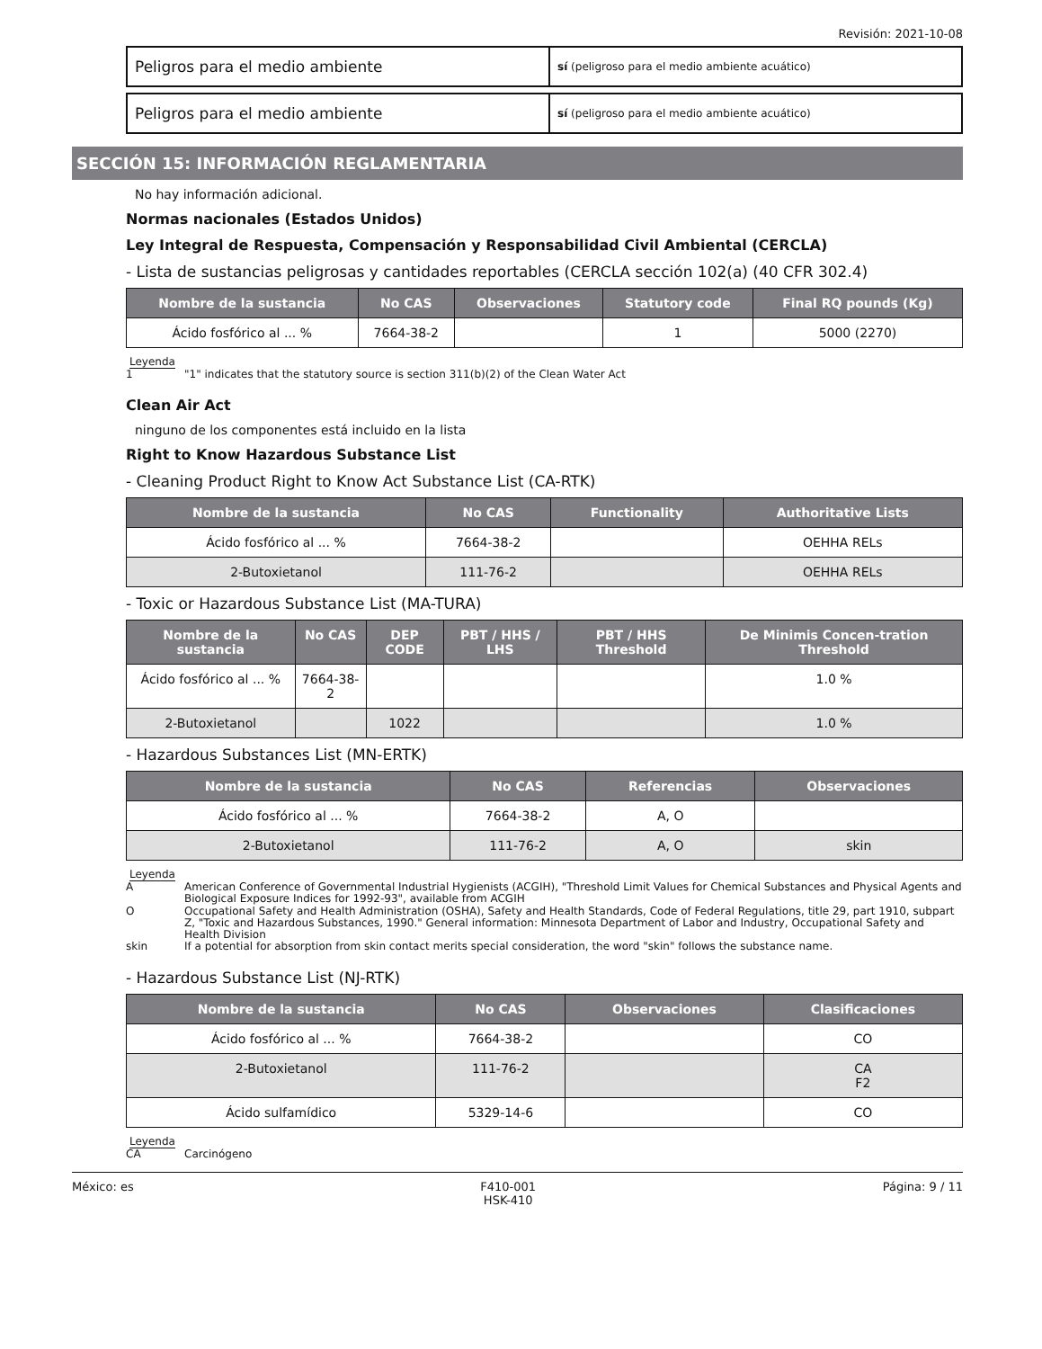Revisión: 2021-10-08
Peligros para el medio ambiente
sí (peligroso para el medio ambiente acuático)
Peligros para el medio ambiente
sí (peligroso para el medio ambiente acuático)
SECCIÓN 15: INFORMACIÓN REGLAMENTARIA
No hay información adicional.
Normas nacionales (Estados Unidos)
Ley Integral de Respuesta, Compensación y Responsabilidad Civil Ambiental (CERCLA)
- Lista de sustancias peligrosas y cantidades reportables (CERCLA sección 102(a) (40 CFR 302.4)
| Nombre de la sustancia | No CAS | Observaciones | Statutory code | Final RQ pounds (Kg) |
| --- | --- | --- | --- | --- |
| Ácido fosfórico al ... % | 7664-38-2 | | 1 | 5000 (2270) |
Leyenda
| 1 | "1" indicates that the statutory source is section 311(b)(2) of the Clean Water Act |
Clean Air Act
ninguno de los componentes está incluido en la lista
Right to Know Hazardous Substance List
- Cleaning Product Right to Know Act Substance List (CA-RTK)
| Nombre de la sustancia | No CAS | Functionality | Authoritative Lists |
| --- | --- | --- | --- |
| Ácido fosfórico al ... % | 7664-38-2 | | OEHHA RELs |
| 2-Butoxietanol | 111-76-2 | | OEHHA RELs |
- Toxic or Hazardous Substance List (MA-TURA)
| Nombre de la sustancia | No CAS | DEP CODE | PBT / HHS / LHS | PBT / HHS Threshold | De Minimis Concen-tration Threshold |
| --- | --- | --- | --- | --- | --- |
| Ácido fosfórico al ... % | 7664-38-2 | | | | 1.0 % |
| 2-Butoxietanol | | 1022 | | | 1.0 % |
- Hazardous Substances List (MN-ERTK)
| Nombre de la sustancia | No CAS | Referencias | Observaciones |
| --- | --- | --- | --- |
| Ácido fosfórico al ... % | 7664-38-2 | A, O | |
| 2-Butoxietanol | 111-76-2 | A, O | skin |
Leyenda
| A | American Conference of Governmental Industrial Hygienists (ACGIH), "Threshold Limit Values for Chemical Substances and Physical Agents and Biological Exposure Indices for 1992-93", available from ACGIH |
| O | Occupational Safety and Health Administration (OSHA), Safety and Health Standards, Code of Federal Regulations, title 29, part 1910, subpart Z, "Toxic and Hazardous Substances, 1990." General information: Minnesota Department of Labor and Industry, Occupational Safety and Health Division |
| skin | If a potential for absorption from skin contact merits special consideration, the word "skin" follows the substance name. |
- Hazardous Substance List (NJ-RTK)
| Nombre de la sustancia | No CAS | Observaciones | Clasificaciones |
| --- | --- | --- | --- |
| Ácido fosfórico al ... % | 7664-38-2 | | CO |
| 2-Butoxietanol | 111-76-2 | | CA F2 |
| Ácido sulfamídico | 5329-14-6 | | CO |
Leyenda
| CA | Carcinógeno |
México: es F410-001
HSK-410 Página: 9 / 11